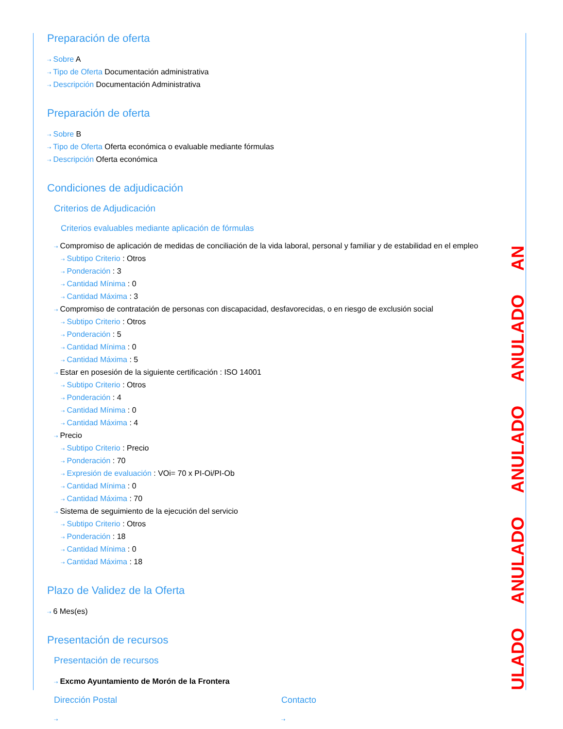Preparación de oferta
⇢ Sobre A
⇢ Tipo de Oferta Documentación administrativa
⇢ Descripción Documentación Administrativa
Preparación de oferta
⇢ Sobre B
⇢ Tipo de Oferta Oferta económica o evaluable mediante fórmulas
⇢ Descripción Oferta económica
Condiciones de adjudicación
Criterios de Adjudicación
Criterios evaluables mediante aplicación de fórmulas
⇢ Compromiso de aplicación de medidas de conciliación de la vida laboral, personal y familiar y de estabilidad en el empleo
⇢ Subtipo Criterio : Otros
⇢ Ponderación : 3
⇢ Cantidad Mínima : 0
⇢ Cantidad Máxima : 3
⇢ Compromiso de contratación de personas con discapacidad, desfavorecidas, o en riesgo de exclusión social
⇢ Subtipo Criterio : Otros
⇢ Ponderación : 5
⇢ Cantidad Mínima : 0
⇢ Cantidad Máxima : 5
⇢ Estar en posesión de la siguiente certificación : ISO 14001
⇢ Subtipo Criterio : Otros
⇢ Ponderación : 4
⇢ Cantidad Mínima : 0
⇢ Cantidad Máxima : 4
⇢ Precio
⇢ Subtipo Criterio : Precio
⇢ Ponderación : 70
⇢ Expresión de evaluación : VOi= 70 x PI-Oi/PI-Ob
⇢ Cantidad Mínima : 0
⇢ Cantidad Máxima : 70
⇢ Sistema de seguimiento de la ejecución del servicio
⇢ Subtipo Criterio : Otros
⇢ Ponderación : 18
⇢ Cantidad Mínima : 0
⇢ Cantidad Máxima : 18
Plazo de Validez de la Oferta
⇢ 6 Mes(es)
Presentación de recursos
Presentación de recursos
⇢ Excmo Ayuntamiento de Morón de la Frontera
Dirección Postal
⇢
Contacto
⇢
ULADO ANULADO ANULADO ANULADO AN